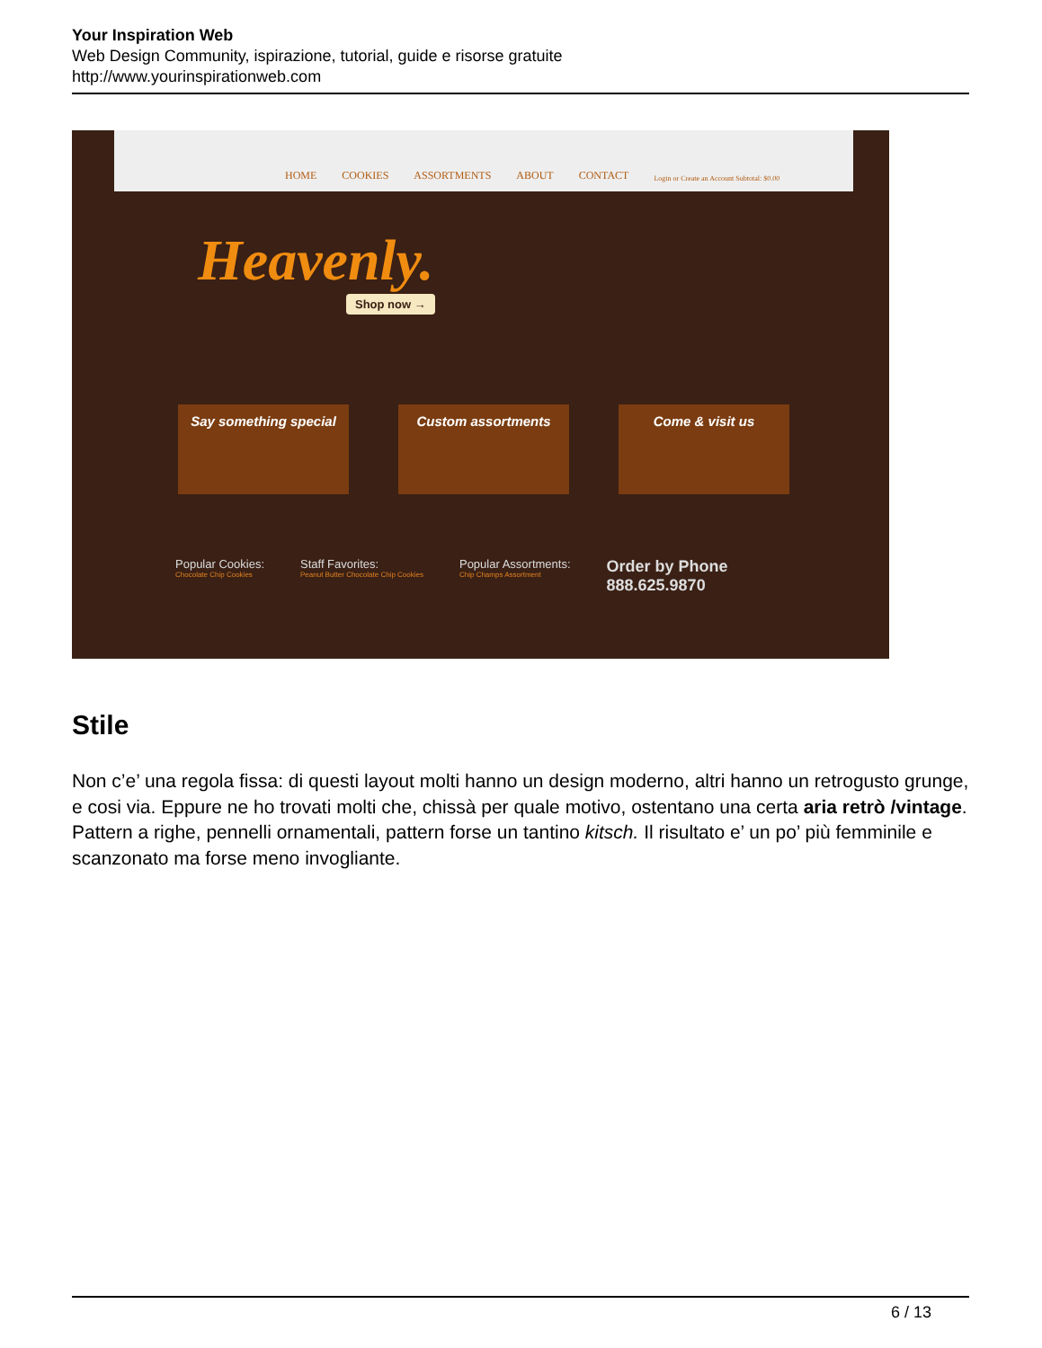Your Inspiration Web
Web Design Community, ispirazione, tutorial, guide e risorse gratuite
http://www.yourinspirationweb.com
HOME COOKIES ASSORTMENTS ABOUT CONTACT Login or Create an Account Subtotal: $0.00
Heavenly.
Shop now →
Say something special Custom assortments Come & visit us
Popular Cookies:
Chocolate Chip Cookies
Staff Favorites:
Peanut Butter Chocolate Chip Cookies
Popular Assortments:
Chip Champs Assortment
Order by Phone
888.625.9870
Stile
Non c’e’ una regola fissa: di questi layout molti hanno un design moderno, altri hanno un retrogusto grunge, e cosi via. Eppure ne ho trovati molti che, chissà per quale motivo, ostentano una certa aria retrò /vintage. Pattern a righe, pennelli ornamentali, pattern forse un tantino kitsch. Il risultato e’ un po’ più femminile e scanzonato ma forse meno invogliante.
6 / 13